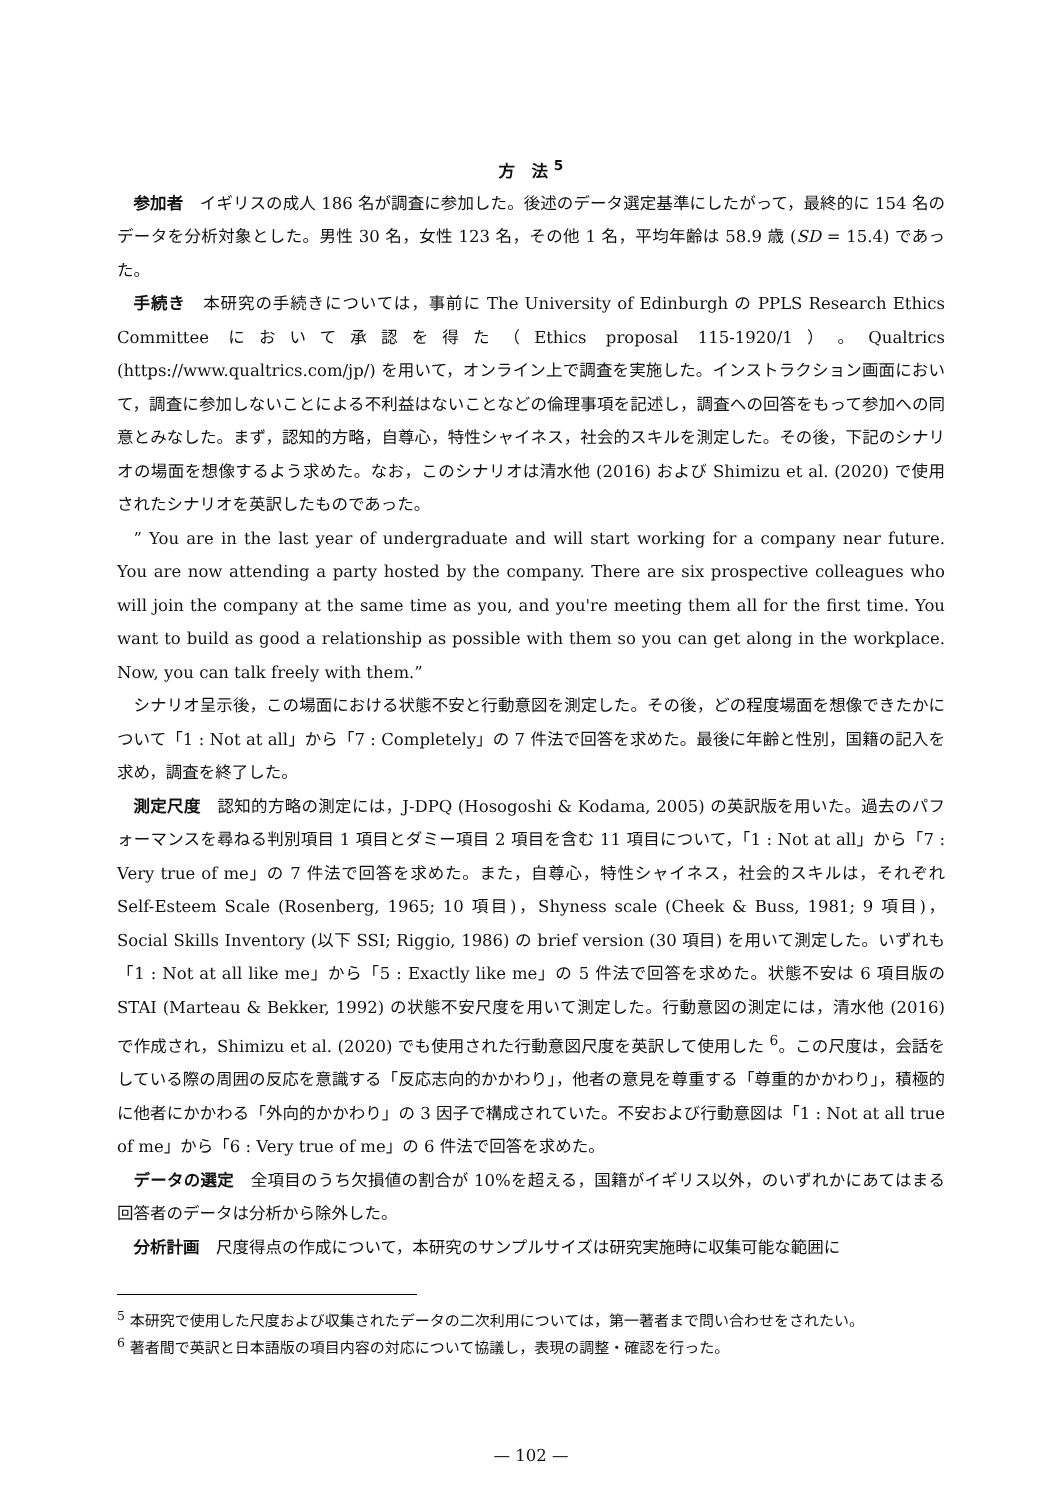方　法 <sup>5</sup>
参加者　イギリスの成人 186 名が調査に参加した。後述のデータ選定基準にしたがって，最終的に 154 名のデータを分析対象とした。男性 30 名，女性 123 名，その他 1 名，平均年齢は 58.9 歳 (SD = 15.4) であった。
手続き　本研究の手続きについては，事前に The University of Edinburgh の PPLS Research Ethics Committee において承認を得た（Ethics proposal 115-1920/1）。Qualtrics (https://www.qualtrics.com/jp/) を用いて，オンライン上で調査を実施した。インストラクション画面において，調査に参加しないことによる不利益はないことなどの倫理事項を記述し，調査への回答をもって参加への同意とみなした。まず，認知的方略，自尊心，特性シャイネス，社会的スキルを測定した。その後，下記のシナリオの場面を想像するよう求めた。なお，このシナリオは清水他 (2016) および Shimizu et al. (2020) で使用されたシナリオを英訳したものであった。
” You are in the last year of undergraduate and will start working for a company near future. You are now attending a party hosted by the company. There are six prospective colleagues who will join the company at the same time as you, and you're meeting them all for the first time. You want to build as good a relationship as possible with them so you can get along in the workplace. Now, you can talk freely with them.”
シナリオ呈示後，この場面における状態不安と行動意図を測定した。その後，どの程度場面を想像できたかについて「1 : Not at all」から「7 : Completely」の 7 件法で回答を求めた。最後に年齢と性別，国籍の記入を求め，調査を終了した。
測定尺度　認知的方略の測定には，J-DPQ (Hosogoshi & Kodama, 2005) の英訳版を用いた。過去のパフォーマンスを尋ねる判別項目 1 項目とダミー項目 2 項目を含む 11 項目について，「1 : Not at all」から「7 : Very true of me」の 7 件法で回答を求めた。また，自尊心，特性シャイネス，社会的スキルは，それぞれ Self-Esteem Scale (Rosenberg, 1965; 10 項目)，Shyness scale (Cheek & Buss, 1981; 9 項目)，Social Skills Inventory (以下 SSI; Riggio, 1986) の brief version (30 項目) を用いて測定した。いずれも「1 : Not at all like me」から「5 : Exactly like me」の 5 件法で回答を求めた。状態不安は 6 項目版の STAI (Marteau & Bekker, 1992) の状態不安尺度を用いて測定した。行動意図の測定には，清水他 (2016) で作成され，Shimizu et al. (2020) でも使用された行動意図尺度を英訳して使用した <sup>6</sup>。この尺度は，会話をしている際の周囲の反応を意識する「反応志向的かかわり」，他者の意見を尊重する「尊重的かかわり」，積極的に他者にかかわる「外向的かかわり」の 3 因子で構成されていた。不安および行動意図は「1 : Not at all true of me」から「6 : Very true of me」の 6 件法で回答を求めた。
データの選定　全項目のうち欠損値の割合が 10%を超える，国籍がイギリス以外，のいずれかにあてはまる回答者のデータは分析から除外した。
分析計画　尺度得点の作成について，本研究のサンプルサイズは研究実施時に収集可能な範囲に
<sup>5</sup> 本研究で使用した尺度および収集されたデータの二次利用については，第一著者まで問い合わせをされたい。
<sup>6</sup> 著者間で英訳と日本語版の項目内容の対応について協議し，表現の調整・確認を行った。
— 102 —